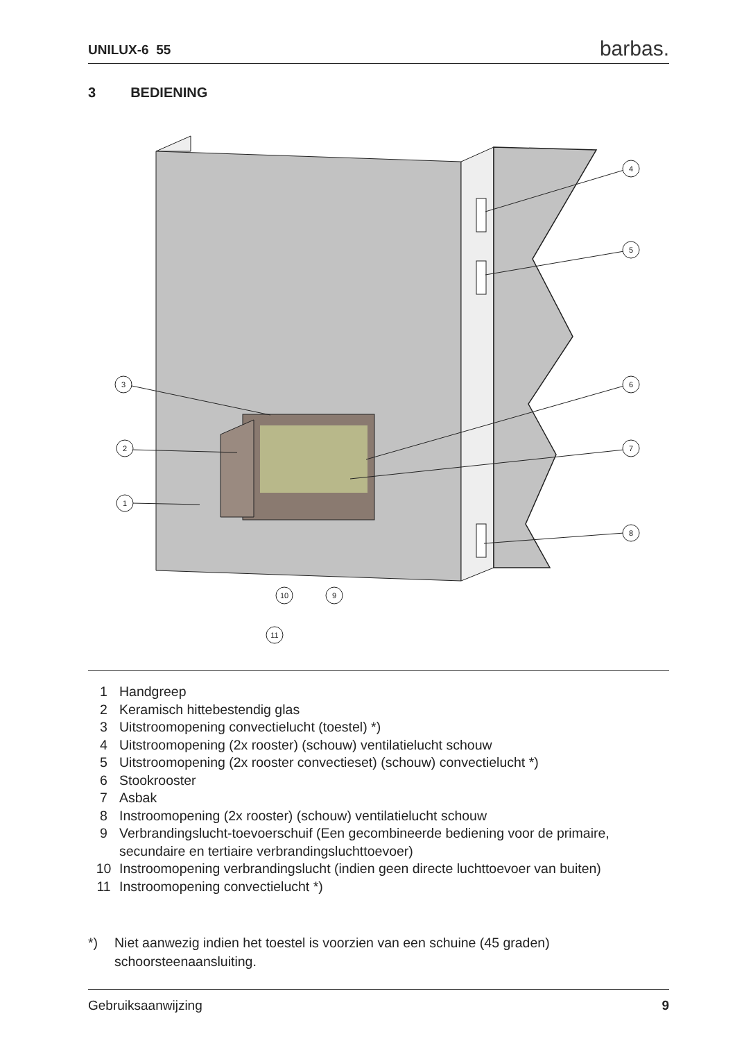UNILUX-6 55 barbas.
3 BEDIENING
4
5
3
6
2
7
1
8
10
9
11
1 Handgreep
2 Keramisch hittebestendig glas
3 Uitstroomopening convectielucht (toestel) *)
4 Uitstroomopening (2x rooster) (schouw) ventilatielucht schouw
5 Uitstroomopening (2x rooster convectieset) (schouw) convectielucht *)
6 Stookrooster
7 Asbak
8 Instroomopening (2x rooster) (schouw) ventilatielucht schouw
9 Verbrandingslucht-toevoerschuif (Een gecombineerde bediening voor de primaire, secundaire en tertiaire verbrandingsluchttoevoer)
10 Instroomopening verbrandingslucht (indien geen directe luchttoevoer van buiten)
11 Instroomopening convectielucht *)
*) Niet aanwezig indien het toestel is voorzien van een schuine (45 graden) schoorsteenaansluiting.
Gebruiksaanwijzing 9